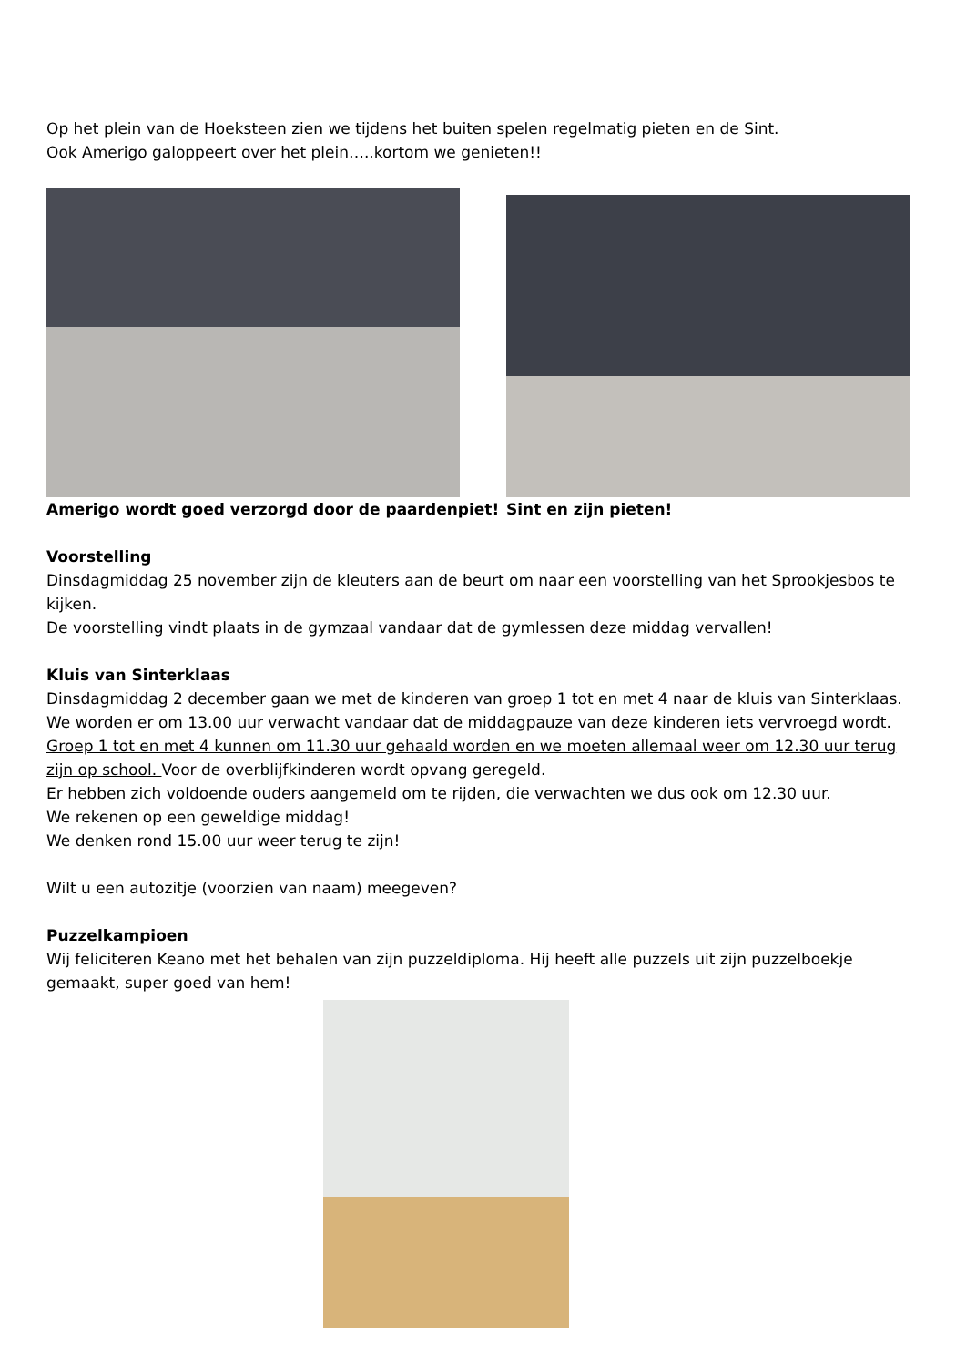Op het plein van de Hoeksteen zien we tijdens het buiten spelen regelmatig pieten en de Sint.
Ook Amerigo galoppeert over het plein…..kortom we genieten!!
Amerigo wordt goed verzorgd door de paardenpiet! Sint en zijn pieten!
Voorstelling
Dinsdagmiddag 25 november zijn de kleuters aan de beurt om naar een voorstelling van het Sprookjesbos te kijken.
De voorstelling vindt plaats in de gymzaal vandaar dat de gymlessen deze middag vervallen!
Kluis van Sinterklaas
Dinsdagmiddag 2 december gaan we met de kinderen van groep 1 tot en met 4 naar de kluis van Sinterklaas. We worden er om 13.00 uur verwacht vandaar dat de middagpauze van deze kinderen iets vervroegd wordt. Groep 1 tot en met 4 kunnen om 11.30 uur gehaald worden en we moeten allemaal weer om 12.30 uur terug zijn op school. Voor de overblijfkinderen wordt opvang geregeld.
Er hebben zich voldoende ouders aangemeld om te rijden, die verwachten we dus ook om 12.30 uur.
We rekenen op een geweldige middag!
We denken rond 15.00 uur weer terug te zijn!
Wilt u een autozitje (voorzien van naam) meegeven?
Puzzelkampioen
Wij feliciteren Keano met het behalen van zijn puzzeldiploma. Hij heeft alle puzzels uit zijn puzzelboekje gemaakt, super goed van hem!